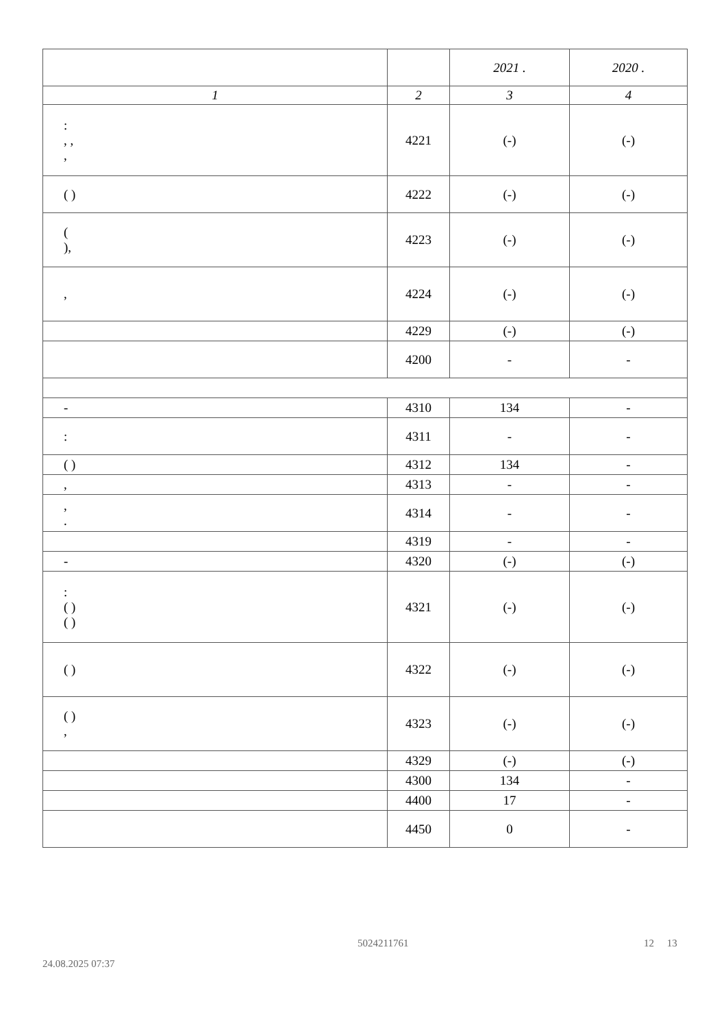| | | 2021 . | 2020 . |
| --- | --- | --- | --- |
| 1 | 2 | 3 | 4 |
| : , , , | 4221 | (-) | (-) |
| ( ) | 4222 | (-) | (-) |
| ( ), | 4223 | (-) | (-) |
| , | 4224 | (-) | (-) |
| | 4229 | (-) | (-) |
| | 4200 | - | - |
| - | 4310 | 134 | - |
| : | 4311 | - | - |
| ( ) | 4312 | 134 | - |
| , | 4313 | - | - |
| , . | 4314 | - | - |
| | 4319 | - | - |
| - | 4320 | (-) | (-) |
| : ( ) ( ) | 4321 | (-) | (-) |
| ( ) | 4322 | (-) | (-) |
| ( ) , | 4323 | (-) | (-) |
| | 4329 | (-) | (-) |
| | 4300 | 134 | - |
| | 4400 | 17 | - |
| | 4450 | 0 | - |
5024211761 12 13
24.08.2025 07:37